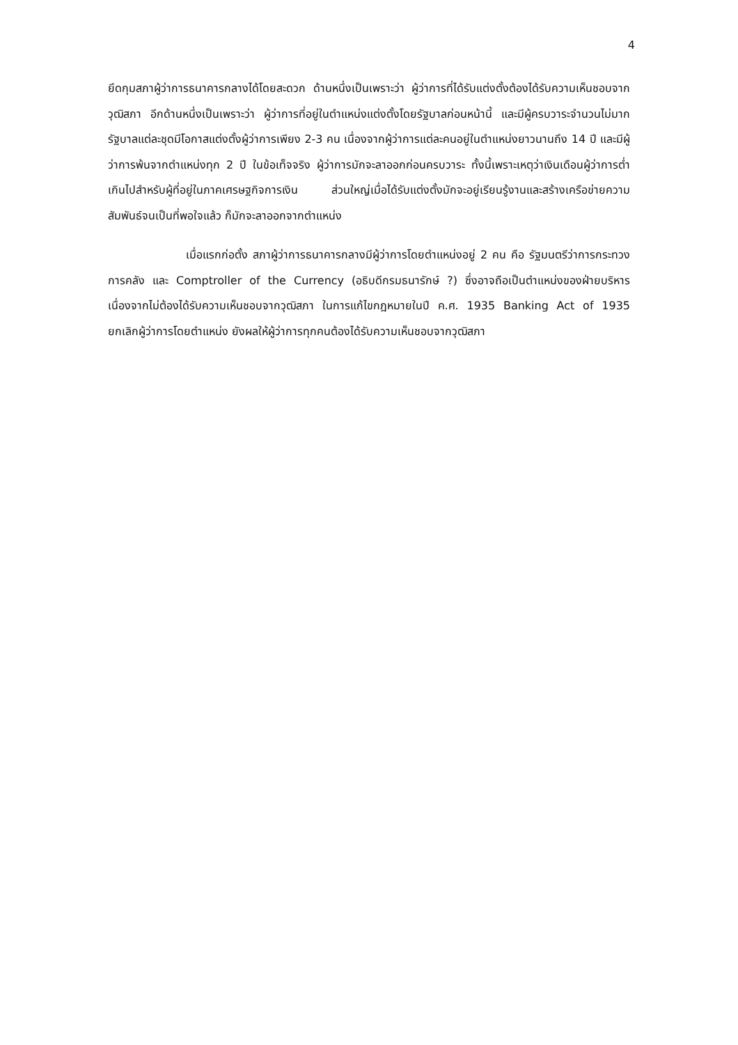4
ยึดกุมสภาผู้ว่าการธนาคารกลางได้โดยสะดวก ด้านหนึ่งเป็นเพราะว่า ผู้ว่าการที่ได้รับแต่งตั้งต้องได้รับความเห็นชอบจากวุฒิสภา อีกด้านหนึ่งเป็นเพราะว่า ผู้ว่าการที่อยู่ในตำแหน่งแต่งตั้งโดยรัฐบาลก่อนหน้านี้ และมีผู้ครบวาระจำนวนไม่มาก รัฐบาลแต่ละชุดมีโอกาสแต่งตั้งผู้ว่าการเพียง 2-3 คน เนื่องจากผู้ว่าการแต่ละคนอยู่ในตำแหน่งยาวนานถึง 14 ปี และมีผู้ว่าการพ้นจากตำแหน่งทุก 2 ปี ในข้อเท็จจริง ผู้ว่าการมักจะลาออกก่อนครบวาระ ทั้งนี้เพราะเหตุว่าเงินเดือนผู้ว่าการต่ำเกินไปสำหรับผู้ที่อยู่ในภาคเศรษฐกิจการเงิน ส่วนใหญ่เมื่อได้รับแต่งตั้งมักจะอยู่เรียนรู้งานและสร้างเครือข่ายความสัมพันธ์จนเป็นที่พอใจแล้ว ก็มักจะลาออกจากตำแหน่ง
เมื่อแรกก่อตั้ง สภาผู้ว่าการธนาคารกลางมีผู้ว่าการโดยตำแหน่งอยู่ 2 คน คือ รัฐมนตรีว่าการกระทวงการคลัง และ Comptroller of the Currency (อธิบดีกรมธนารักษ์ ?) ซึ่งอาจถือเป็นตำแหน่งของฝ่ายบริหาร เนื่องจากไม่ต้องได้รับความเห็นชอบจากวุฒิสภา ในการแก้ไขกฎหมายในปี ค.ศ. 1935 Banking Act of 1935 ยกเลิกผู้ว่าการโดยตำแหน่ง ยังผลให้ผู้ว่าการทุกคนต้องได้รับความเห็นชอบจากวุฒิสภา